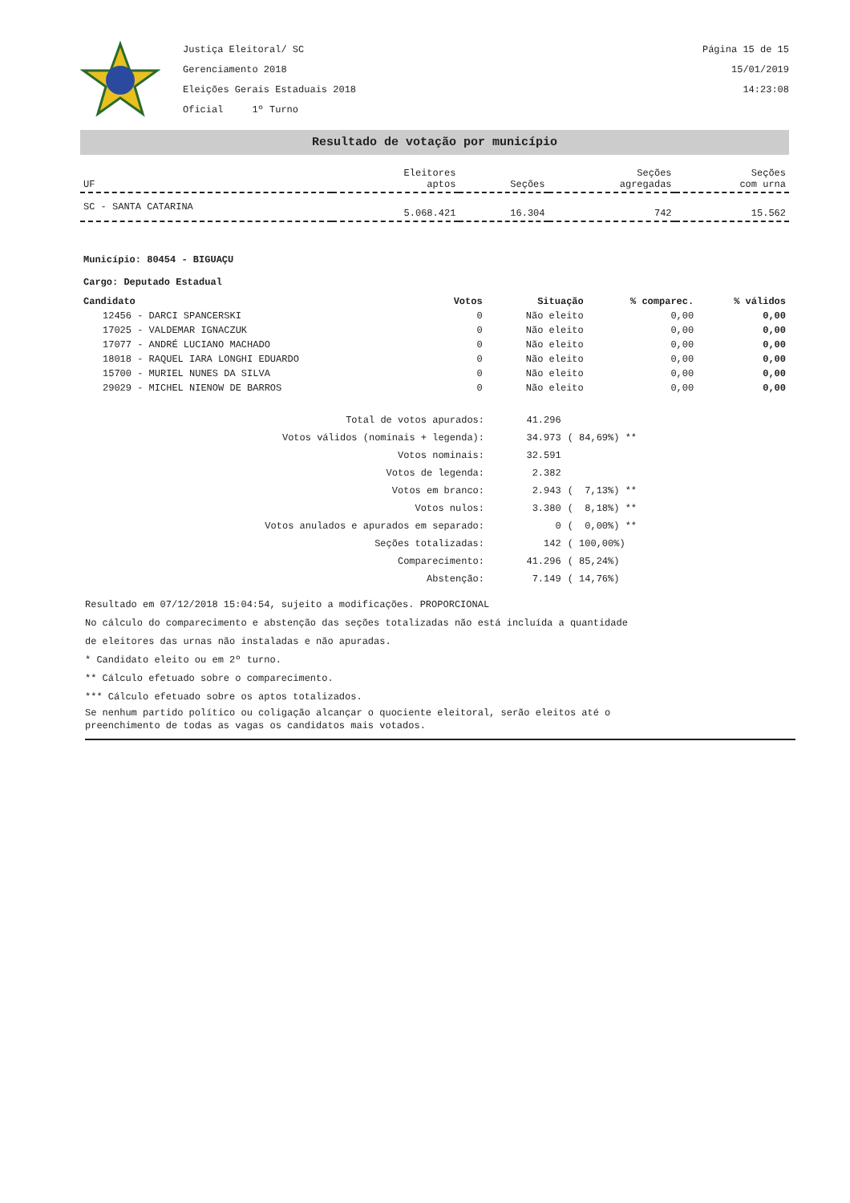Justiça Eleitoral/ SC
Gerenciamento 2018
Eleições Gerais Estaduais 2018
Oficial 1º Turno
Página 15 de 15
15/01/2019
14:23:08
Resultado de votação por município
| UF | Eleitores aptos | Seções | Seções agregadas | Seções com urna |
| --- | --- | --- | --- | --- |
| SC - SANTA CATARINA | 5.068.421 | 16.304 | 742 | 15.562 |
Município: 80454 - BIGUAÇU
Cargo: Deputado Estadual
| Candidato | Votos | Situação | % comparec. | % válidos |
| --- | --- | --- | --- | --- |
| 12456 - DARCI SPANCERSKI | 0 | Não eleito | 0,00 | 0,00 |
| 17025 - VALDEMAR IGNACZUK | 0 | Não eleito | 0,00 | 0,00 |
| 17077 - ANDRÉ LUCIANO MACHADO | 0 | Não eleito | 0,00 | 0,00 |
| 18018 - RAQUEL IARA LONGHI EDUARDO | 0 | Não eleito | 0,00 | 0,00 |
| 15700 - MURIEL NUNES DA SILVA | 0 | Não eleito | 0,00 | 0,00 |
| 29029 - MICHEL NIENOW DE BARROS | 0 | Não eleito | 0,00 | 0,00 |
| Total de votos apurados: | 41.296 | |
| Votos válidos (nominais + legenda): | 34.973 | ( 84,69%) ** |
| Votos nominais: | 32.591 | |
| Votos de legenda: | 2.382 | |
| Votos em branco: | 2.943 | ( 7,13%) ** |
| Votos nulos: | 3.380 | ( 8,18%) ** |
| Votos anulados e apurados em separado: | 0 | ( 0,00%) ** |
| Seções totalizadas: | 142 | ( 100,00%) |
| Comparecimento: | 41.296 | ( 85,24%) |
| Abstenção: | 7.149 | ( 14,76%) |
Resultado em 07/12/2018 15:04:54, sujeito a modificações. PROPORCIONAL
No cálculo do comparecimento e abstenção das seções totalizadas não está incluída a quantidade
de eleitores das urnas não instaladas e não apuradas.
* Candidato eleito ou em 2º turno.
** Cálculo efetuado sobre o comparecimento.
*** Cálculo efetuado sobre os aptos totalizados.
Se nenhum partido político ou coligação alcançar o quociente eleitoral, serão eleitos até o
preenchimento de todas as vagas os candidatos mais votados.